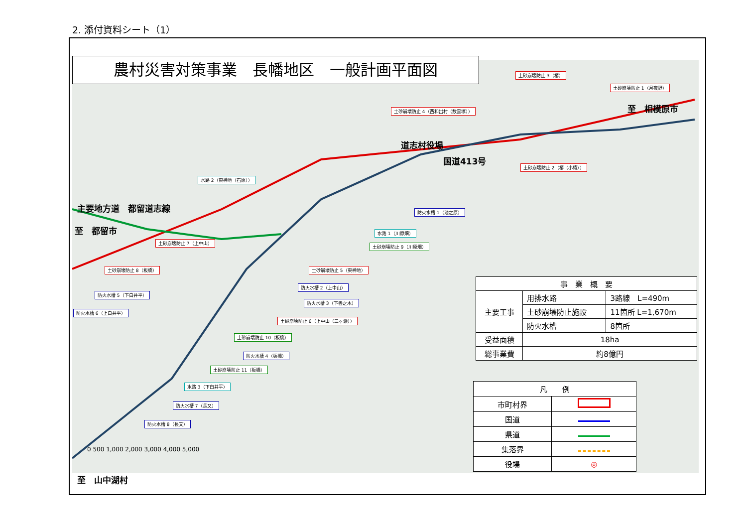2. 添付資料シート（1）
農村災害対策事業　長幡地区　一般計画平面図
至　相模原市
道志村役場
国道413号
主要地方道　都留道志線
至　都留市
至　山中湖村
土砂崩壊防止 3（椿）
土砂崩壊防止 1（月夜野）
土砂崩壊防止 4（西和出村（数雲塚））
土砂崩壊防止 2（椿（小椿））
水路 2（東神地（石原））
防火水槽 1（池之原）
水路 1（川原畑）
土砂崩壊防止 9（川原畑）
土砂崩壊防止 7（上中山）
土砂崩壊防止 5（東神地）
土砂崩壊防止 8（板橋）
防火水槽 2（上中山）
防火水槽 5（下白井平）
防火水槽 3（下善之木）
防火水槽 6（上白井平）
土砂崩壊防止 6（上中山（三ヶ瀬））
土砂崩壊防止 10（板橋）
防火水槽 4（板橋）
土砂崩壊防止 11（板橋）
水路 3（下白井平）
防火水槽 7（長又）
防火水槽 8（長又）
0 500 1,000 2,000 3,000 4,000 5,000
| 事 業 概 要 | | |
| 主要工事 | 用排水路 | 3路線 L=490m |
| | 土砂崩壊防止施設 | 11箇所 L=1,670m |
| | 防火水槽 | 8箇所 |
| 受益面積 | 18ha | |
| 総事業費 | 約8億円 | |
| 凡 例 | |
| 市町村界 | |
| 国道 | |
| 県道 | |
| 集落界 | |
| 役場 | ◎ |